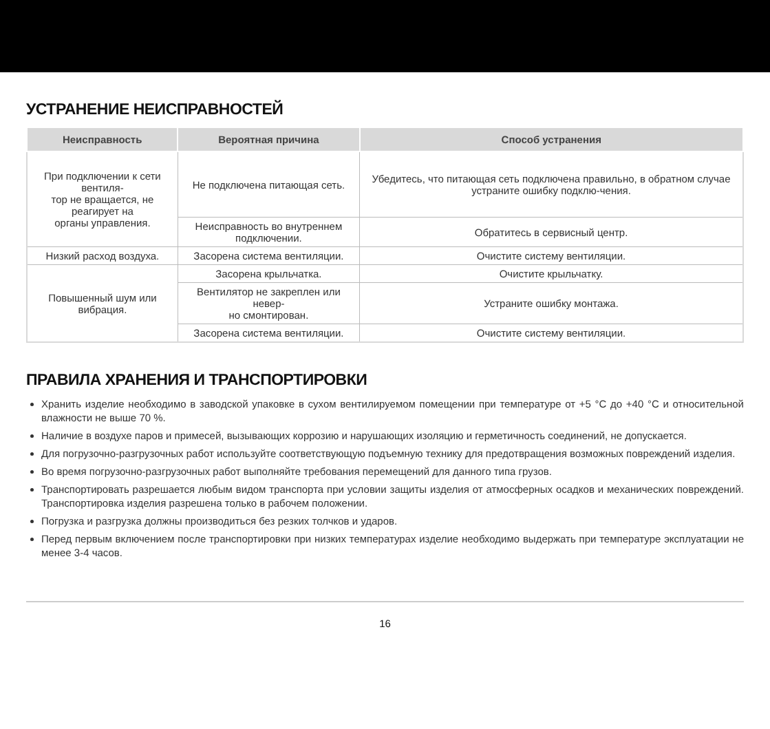УСТРАНЕНИЕ НЕИСПРАВНОСТЕЙ
| Неисправность | Вероятная причина | Способ устранения |
| --- | --- | --- |
| При подключении к сети вентиля- тор не вращается, не реагирует на органы управления. | Не подключена питающая сеть. | Убедитесь, что питающая сеть подключена правильно, в обратном случае устраните ошибку подклю-чения. |
| | Неисправность во внутреннем подключении. | Обратитесь в сервисный центр. |
| Низкий расход воздуха. | Засорена система вентиляции. | Очистите систему вентиляции. |
| Повышенный шум или вибрация. | Засорена крыльчатка. | Очистите крыльчатку. |
| | Вентилятор не закреплен или невер- но смонтирован. | Устраните ошибку монтажа. |
| | Засорена система вентиляции. | Очистите систему вентиляции. |
ПРАВИЛА ХРАНЕНИЯ И ТРАНСПОРТИРОВКИ
Хранить изделие необходимо в заводской упаковке в сухом вентилируемом помещении при температуре от +5 °C до +40 °C и относительной влажности не выше 70 %.
Наличие в воздухе паров и примесей, вызывающих коррозию и нарушающих изоляцию и герметичность соединений, не допускается.
Для погрузочно-разгрузочных работ используйте соответствующую подъемную технику для предотвращения возможных повреждений изделия.
Во время погрузочно-разгрузочных работ выполняйте требования перемещений для данного типа грузов.
Транспортировать разрешается любым видом транспорта при условии защиты изделия от атмосферных осадков и механических повреждений. Транспортировка изделия разрешена только в рабочем положении.
Погрузка и разгрузка должны производиться без резких толчков и ударов.
Перед первым включением после транспортировки при низких температурах изделие необходимо выдержать при температуре эксплуатации не менее 3-4 часов.
16